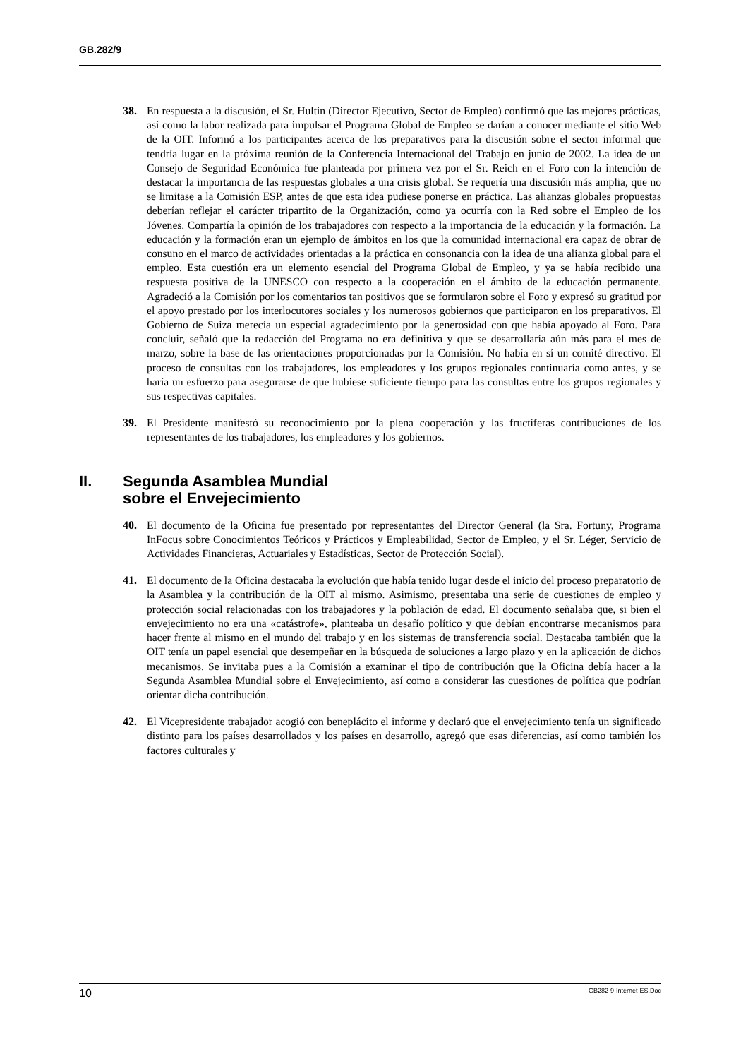GB.282/9
38. En respuesta a la discusión, el Sr. Hultin (Director Ejecutivo, Sector de Empleo) confirmó que las mejores prácticas, así como la labor realizada para impulsar el Programa Global de Empleo se darían a conocer mediante el sitio Web de la OIT. Informó a los participantes acerca de los preparativos para la discusión sobre el sector informal que tendría lugar en la próxima reunión de la Conferencia Internacional del Trabajo en junio de 2002. La idea de un Consejo de Seguridad Económica fue planteada por primera vez por el Sr. Reich en el Foro con la intención de destacar la importancia de las respuestas globales a una crisis global. Se requería una discusión más amplia, que no se limitase a la Comisión ESP, antes de que esta idea pudiese ponerse en práctica. Las alianzas globales propuestas deberían reflejar el carácter tripartito de la Organización, como ya ocurría con la Red sobre el Empleo de los Jóvenes. Compartía la opinión de los trabajadores con respecto a la importancia de la educación y la formación. La educación y la formación eran un ejemplo de ámbitos en los que la comunidad internacional era capaz de obrar de consuno en el marco de actividades orientadas a la práctica en consonancia con la idea de una alianza global para el empleo. Esta cuestión era un elemento esencial del Programa Global de Empleo, y ya se había recibido una respuesta positiva de la UNESCO con respecto a la cooperación en el ámbito de la educación permanente. Agradeció a la Comisión por los comentarios tan positivos que se formularon sobre el Foro y expresó su gratitud por el apoyo prestado por los interlocutores sociales y los numerosos gobiernos que participaron en los preparativos. El Gobierno de Suiza merecía un especial agradecimiento por la generosidad con que había apoyado al Foro. Para concluir, señaló que la redacción del Programa no era definitiva y que se desarrollaría aún más para el mes de marzo, sobre la base de las orientaciones proporcionadas por la Comisión. No había en sí un comité directivo. El proceso de consultas con los trabajadores, los empleadores y los grupos regionales continuaría como antes, y se haría un esfuerzo para asegurarse de que hubiese suficiente tiempo para las consultas entre los grupos regionales y sus respectivas capitales.
39. El Presidente manifestó su reconocimiento por la plena cooperación y las fructíferas contribuciones de los representantes de los trabajadores, los empleadores y los gobiernos.
II. Segunda Asamblea Mundial
sobre el Envejecimiento
40. El documento de la Oficina fue presentado por representantes del Director General (la Sra. Fortuny, Programa InFocus sobre Conocimientos Teóricos y Prácticos y Empleabilidad, Sector de Empleo, y el Sr. Léger, Servicio de Actividades Financieras, Actuariales y Estadísticas, Sector de Protección Social).
41. El documento de la Oficina destacaba la evolución que había tenido lugar desde el inicio del proceso preparatorio de la Asamblea y la contribución de la OIT al mismo. Asimismo, presentaba una serie de cuestiones de empleo y protección social relacionadas con los trabajadores y la población de edad. El documento señalaba que, si bien el envejecimiento no era una «catástrofe», planteaba un desafío político y que debían encontrarse mecanismos para hacer frente al mismo en el mundo del trabajo y en los sistemas de transferencia social. Destacaba también que la OIT tenía un papel esencial que desempeñar en la búsqueda de soluciones a largo plazo y en la aplicación de dichos mecanismos. Se invitaba pues a la Comisión a examinar el tipo de contribución que la Oficina debía hacer a la Segunda Asamblea Mundial sobre el Envejecimiento, así como a considerar las cuestiones de política que podrían orientar dicha contribución.
42. El Vicepresidente trabajador acogió con beneplácito el informe y declaró que el envejecimiento tenía un significado distinto para los países desarrollados y los países en desarrollo, agregó que esas diferencias, así como también los factores culturales y
10 GB282-9-Internet-ES.Doc